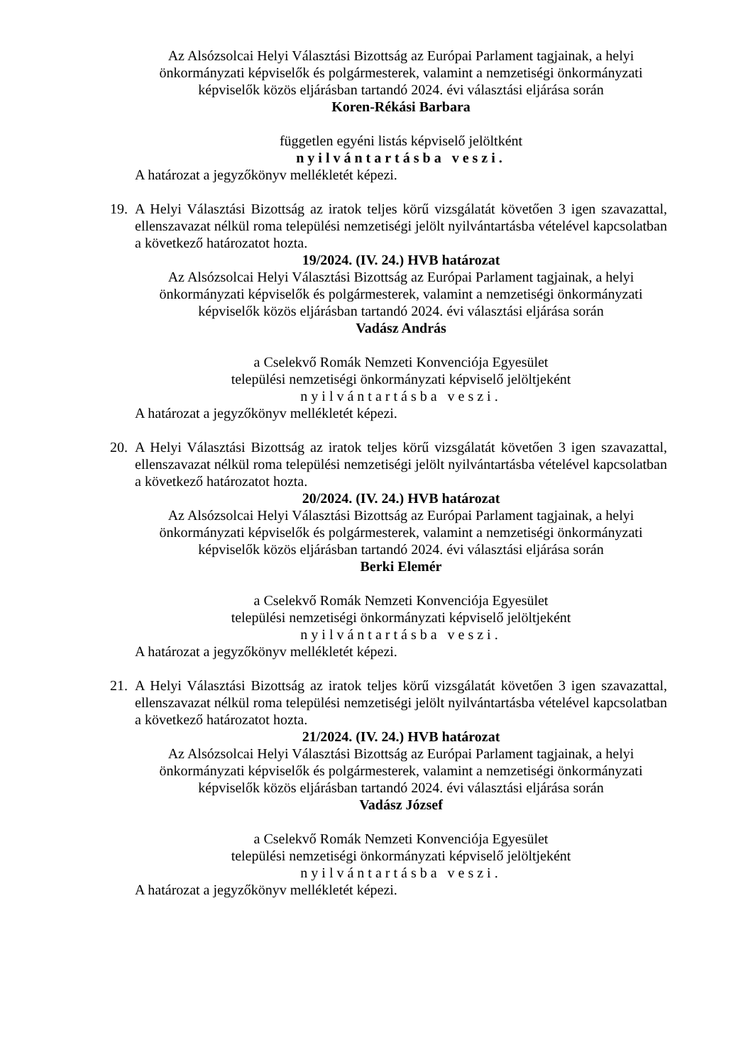Az Alsózsolcai Helyi Választási Bizottság az Európai Parlament tagjainak, a helyi önkormányzati képviselők és polgármesterek, valamint a nemzetiségi önkormányzati képviselők közös eljárásban tartandó 2024. évi választási eljárása során
Koren-Rékási Barbara
független egyéni listás képviselő jelöltként
nyilvántartásba veszi.
A határozat a jegyzőkönyv mellékletét képezi.
19.
A Helyi Választási Bizottság az iratok teljes körű vizsgálatát követően 3 igen szavazattal, ellenszavazat nélkül roma települési nemzetiségi jelölt nyilvántartásba vételével kapcsolatban a következő határozatot hozta.
19/2024. (IV. 24.) HVB határozat
Az Alsózsolcai Helyi Választási Bizottság az Európai Parlament tagjainak, a helyi önkormányzati képviselők és polgármesterek, valamint a nemzetiségi önkormányzati képviselők közös eljárásban tartandó 2024. évi választási eljárása során
Vadász András
a Cselekvő Romák Nemzeti Konvenciója Egyesület
települési nemzetiségi önkormányzati képviselő jelöltjeként
nyilvántartásba veszi.
A határozat a jegyzőkönyv mellékletét képezi.
20.
A Helyi Választási Bizottság az iratok teljes körű vizsgálatát követően 3 igen szavazattal, ellenszavazat nélkül roma települési nemzetiségi jelölt nyilvántartásba vételével kapcsolatban a következő határozatot hozta.
20/2024. (IV. 24.) HVB határozat
Az Alsózsolcai Helyi Választási Bizottság az Európai Parlament tagjainak, a helyi önkormányzati képviselők és polgármesterek, valamint a nemzetiségi önkormányzati képviselők közös eljárásban tartandó 2024. évi választási eljárása során
Berki Elemér
a Cselekvő Romák Nemzeti Konvenciója Egyesület
települési nemzetiségi önkormányzati képviselő jelöltjeként
nyilvántartásba veszi.
A határozat a jegyzőkönyv mellékletét képezi.
21.
A Helyi Választási Bizottság az iratok teljes körű vizsgálatát követően 3 igen szavazattal, ellenszavazat nélkül roma települési nemzetiségi jelölt nyilvántartásba vételével kapcsolatban a következő határozatot hozta.
21/2024. (IV. 24.) HVB határozat
Az Alsózsolcai Helyi Választási Bizottság az Európai Parlament tagjainak, a helyi önkormányzati képviselők és polgármesterek, valamint a nemzetiségi önkormányzati képviselők közös eljárásban tartandó 2024. évi választási eljárása során
Vadász József
a Cselekvő Romák Nemzeti Konvenciója Egyesület
települési nemzetiségi önkormányzati képviselő jelöltjeként
nyilvántartásba veszi.
A határozat a jegyzőkönyv mellékletét képezi.